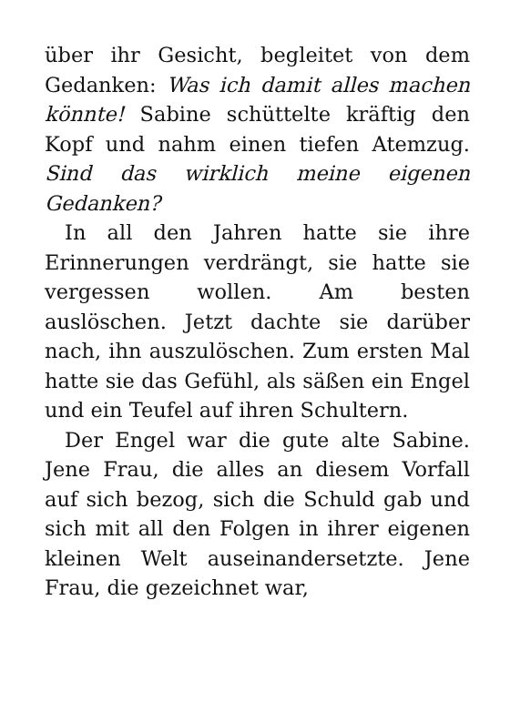über ihr Gesicht, begleitet von dem Gedanken: Was ich damit alles machen könnte! Sabine schüttelte kräftig den Kopf und nahm einen tiefen Atemzug. Sind das wirklich meine eigenen Gedanken?
In all den Jahren hatte sie ihre Erinnerungen verdrängt, sie hatte sie vergessen wollen. Am besten auslöschen. Jetzt dachte sie darüber nach, ihn auszulöschen. Zum ersten Mal hatte sie das Gefühl, als säßen ein Engel und ein Teufel auf ihren Schultern.
Der Engel war die gute alte Sabine. Jene Frau, die alles an diesem Vorfall auf sich bezog, sich die Schuld gab und sich mit all den Folgen in ihrer eigenen kleinen Welt auseinandersetzte. Jene Frau, die gezeichnet war,